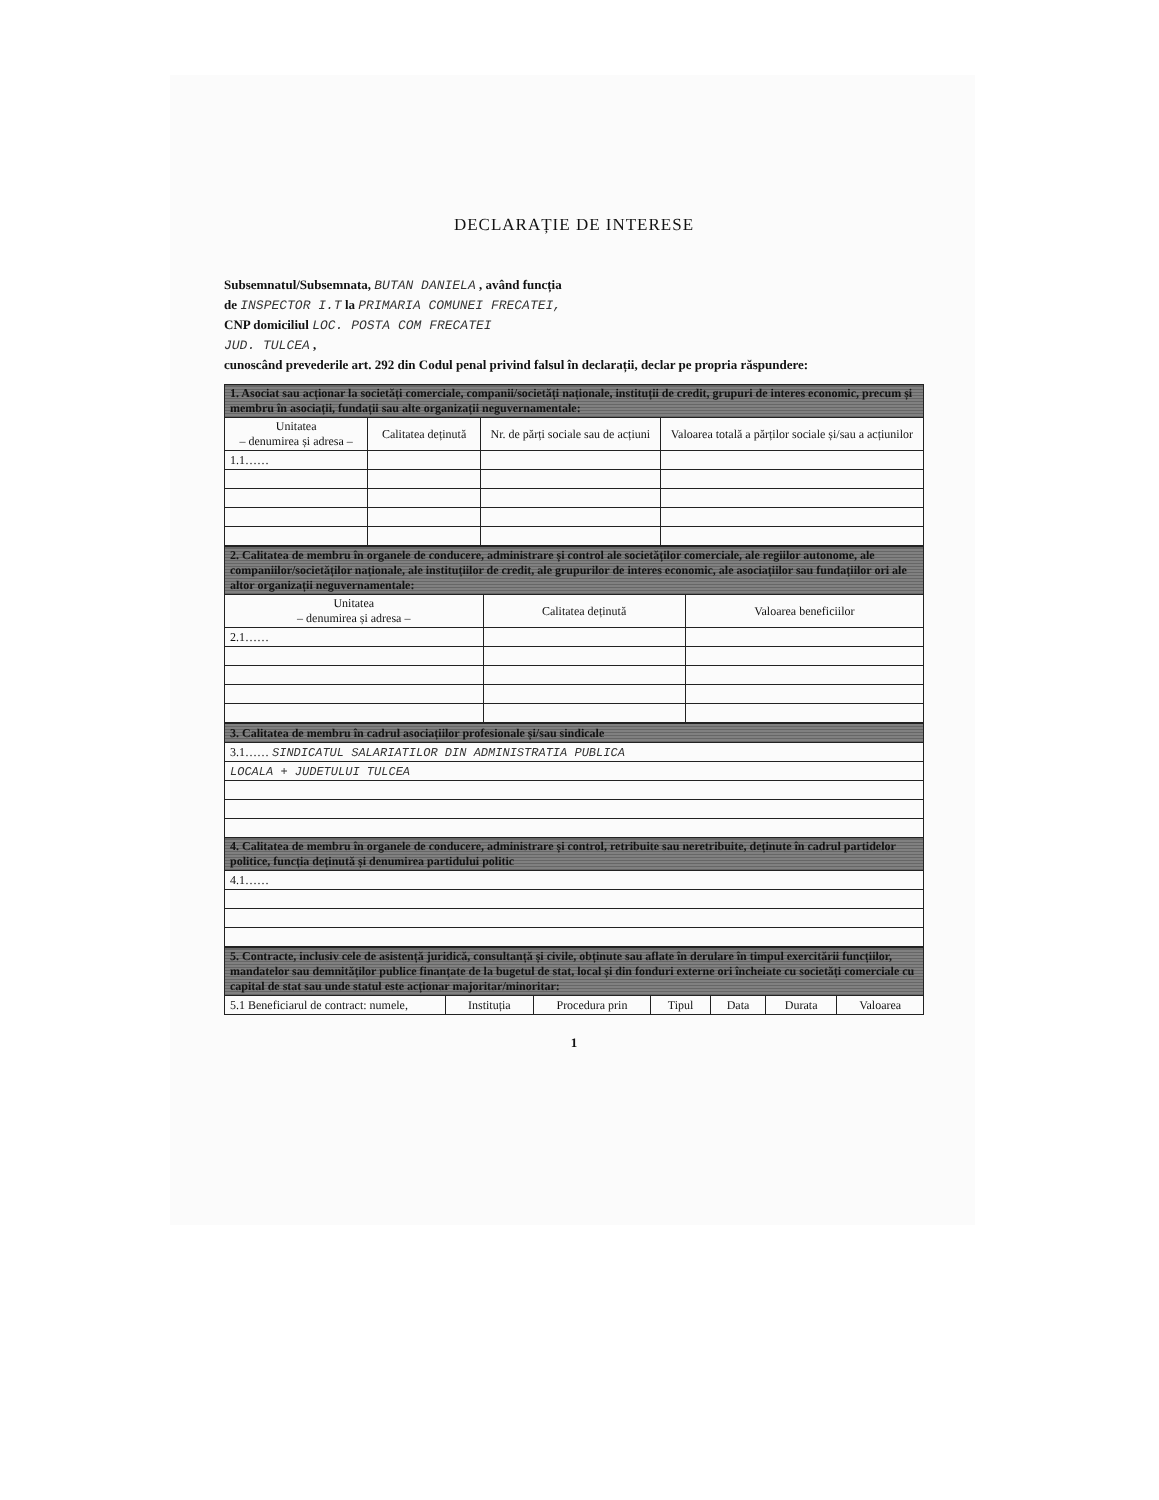DECLARAȚIE DE INTERESE
Subsemnatul/Subsemnata, BUTAN DANIELA , având funcția
de INSPECTOR I.T la PRIMARIA COMUNEI FRECATEI,
CNP domiciliul LOC. POSTA COM FRECATEI
JUD. TULCEA ,
cunoscând prevederile art. 292 din Codul penal privind falsul în declarații, declar pe propria răspundere:
| 1. Asociat sau acționar la societăți comerciale, companii/societăți naționale, instituții de credit, grupuri de interes economic, precum și membru în asociații, fundații sau alte organizații neguvernamentale: | | | |
| Unitatea – denumirea și adresa – | Calitatea deținută | Nr. de părți sociale sau de acțiuni | Valoarea totală a părților sociale și/sau a acțiunilor |
| 1.1…… | | | |
| 2. Calitatea de membru în organele de conducere, administrare și control ale societăților comerciale, ale regiilor autonome, ale companiilor/societăților naționale, ale instituțiilor de credit, ale grupurilor de interes economic, ale asociațiilor sau fundațiilor ori ale altor organizații neguvernamentale: | | |
| Unitatea – denumirea și adresa – | Calitatea deținută | Valoarea beneficiilor |
| 2.1…… | | |
| 3. Calitatea de membru în cadrul asociațiilor profesionale și/sau sindicale |
| 3.1…… SINDICATUL SALARIATILOR DIN ADMINISTRATIA PUBLICA |
| LOCALA + JUDETULUI TULCEA |
| 4. Calitatea de membru în organele de conducere, administrare și control, retribuite sau neretribuite, deținute în cadrul partidelor politice, funcția deținută și denumirea partidului politic |
| 4.1…… |
| 5. Contracte, inclusiv cele de asistență juridică, consultanță și civile, obținute sau aflate în derulare în timpul exercitării funcțiilor, mandatelor sau demnităților publice finanțate de la bugetul de stat, local și din fonduri externe ori încheiate cu societăți comerciale cu capital de stat sau unde statul este acționar majoritar/minoritar: | | | | | | |
| 5.1 Beneficiarul de contract: numele, | Instituția | Procedura prin | Tipul | Data | Durata | Valoarea |
1